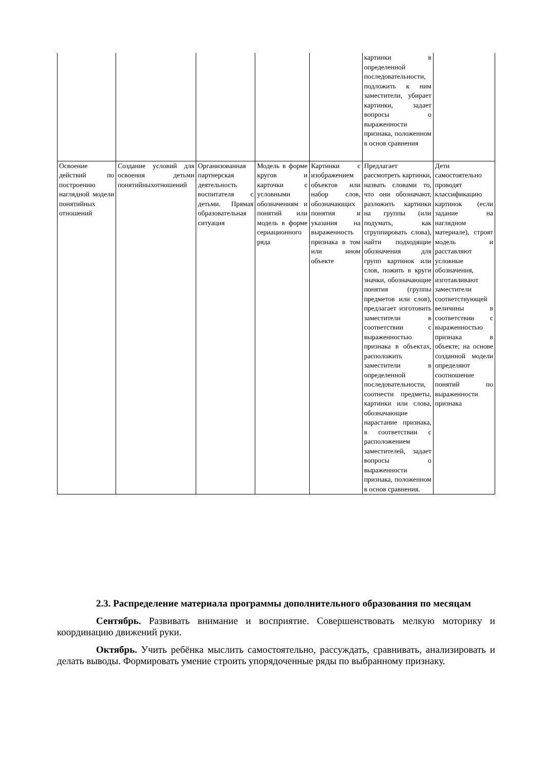| | | | | | картинки в определенной последовательности, подложить к ним заместители, убирает картинки, задает вопросы о выраженности признака, положенном в основ сравнения | |
| Освоение действий по построению наглядной модели понятийных отношений | Создание условий для освоения детьми понятийныхотношений | Организованная партнерская деятельность воспитателя с детьми. Прямая образовательная ситуация | Модель в форме кругов и карточки с условными обозначениям и понятий или модель в форме сериационного ряда | Картинки с изображением объектов или набор слов, обозначающих понятия и указания на выраженность признака в том или ином объекте | Предлагает рассмотреть картинки, назвать словами то, что они обозначают, разложить картинки на группы (или подумать, как сгруппировать слова), найти подходящие обозначения для групп картинок или слов, пожить в круги значки, обозначающие понятия (группы предметов или слов), предлагает изготовить заместители в соответствии с выраженностью признака в объектах, расположить заместители в определенной последовательности, соотнести предметы, картинки или слова, обозначающие нарастание признака, в соответствии с расположением заместителей, задает вопросы о выраженности признака, положенном в основ сравнения. | Дети самостоятельно проводят классификацию картинок (если задание на наглядном материале), строят модель и расставляют условные обозначения, изготавливают заместители соответствующей величины в соответствии с выраженностью признака в объекте; на основе созданной модели определяют соотношение понятий по выраженности признака |
2.3. Распределение материала программы дополнительного образования по месяцам
Сентябрь. Развивать внимание и восприятие. Совершенствовать мелкую моторику и координацию движений руки.
Октябрь. Учить ребёнка мыслить самостоятельно, рассуждать, сравнивать, анализировать и делать выводы. Формировать умение строить упорядоченные ряды по выбранному признаку.